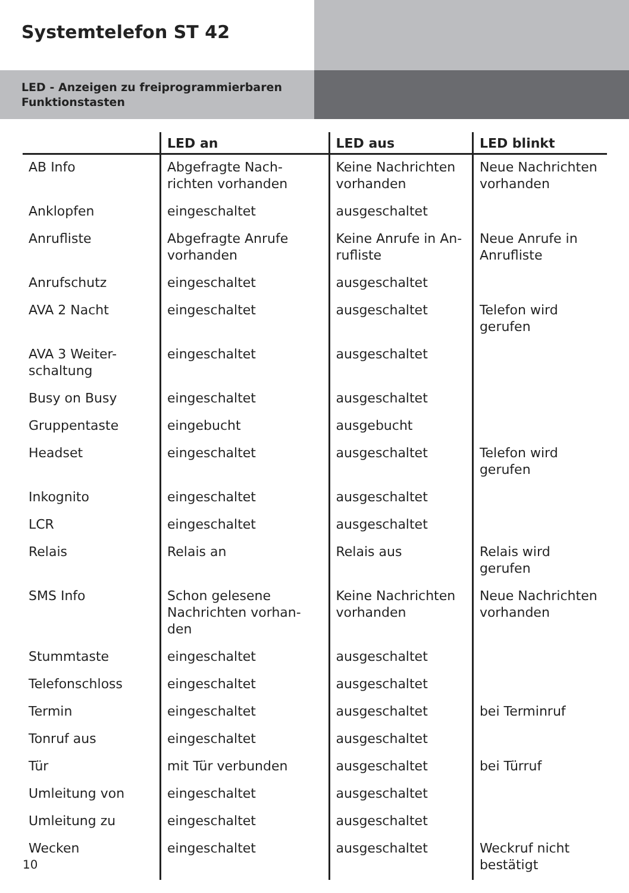Systemtelefon ST 42
LED - Anzeigen zu freiprogrammierbaren Funktionstasten
| | LED an | LED aus | LED blinkt |
| --- | --- | --- | --- |
| AB Info | Abgefragte Nach-richten vorhanden | Keine Nachrichten vorhanden | Neue Nachrichten vorhanden |
| Anklopfen | eingeschaltet | ausgeschaltet | |
| Anrufliste | Abgefragte Anrufe vorhanden | Keine Anrufe in An-rufliste | Neue Anrufe in Anrufliste |
| Anrufschutz | eingeschaltet | ausgeschaltet | |
| AVA 2 Nacht | eingeschaltet | ausgeschaltet | Telefon wird gerufen |
| AVA 3 Weiter-schaltung | eingeschaltet | ausgeschaltet | |
| Busy on Busy | eingeschaltet | ausgeschaltet | |
| Gruppentaste | eingebucht | ausgebucht | |
| Headset | eingeschaltet | ausgeschaltet | Telefon wird gerufen |
| Inkognito | eingeschaltet | ausgeschaltet | |
| LCR | eingeschaltet | ausgeschaltet | |
| Relais | Relais an | Relais aus | Relais wird gerufen |
| SMS Info | Schon gelesene Nachrichten vorhan-den | Keine Nachrichten vorhanden | Neue Nachrichten vorhanden |
| Stummtaste | eingeschaltet | ausgeschaltet | |
| Telefonschloss | eingeschaltet | ausgeschaltet | |
| Termin | eingeschaltet | ausgeschaltet | bei Terminruf |
| Tonruf aus | eingeschaltet | ausgeschaltet | |
| Tür | mit Tür verbunden | ausgeschaltet | bei Türruf |
| Umleitung von | eingeschaltet | ausgeschaltet | |
| Umleitung zu | eingeschaltet | ausgeschaltet | |
| Wecken | eingeschaltet | ausgeschaltet | Weckruf nicht bestätigt |
10